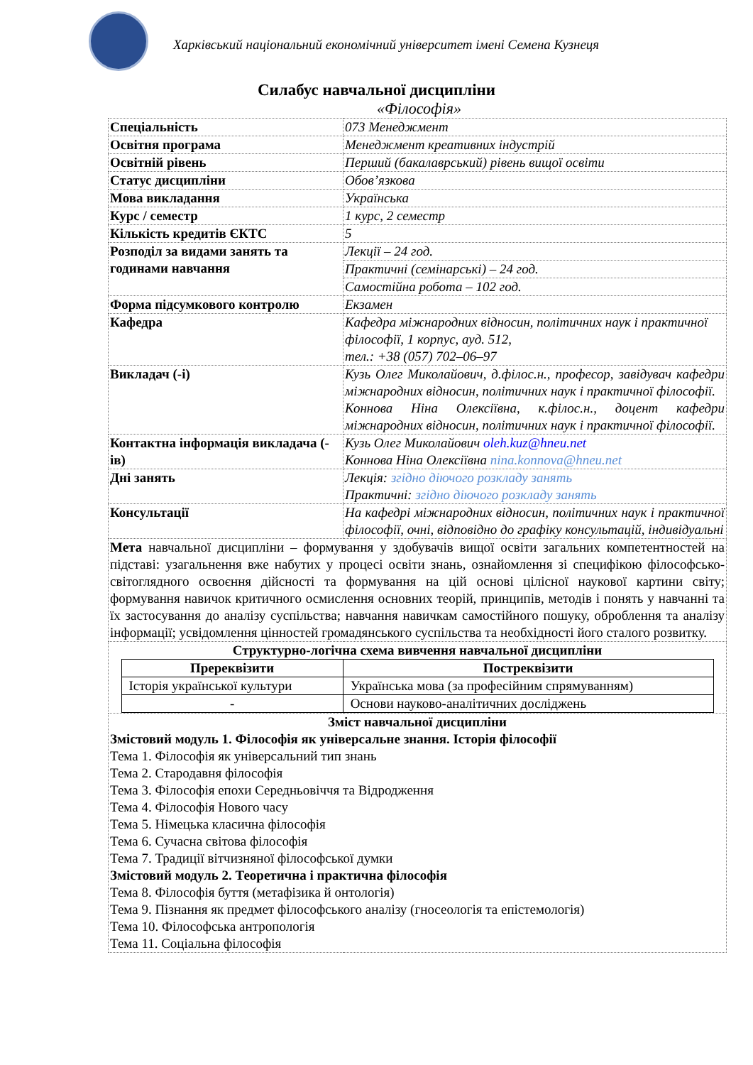Харківський національний економічний університет імені Семена Кузнеця
Силабус навчальної дисципліни
«Філософія»
| Спеціальність | 073 Менеджмент |
| Освітня програма | Менеджмент креативних індустрій |
| Освітній рівень | Перший (бакалаврський) рівень вищої освіти |
| Статус дисципліни | Обов’язкова |
| Мова викладання | Українська |
| Курс / семестр | 1 курс, 2 семестр |
| Кількість кредитів ЄКТС | 5 |
| Розподіл за видами занять та годинами навчання | Лекції – 24 год. |
| | Практичні (семінарські) – 24 год. |
| | Самостійна робота – 102 год. |
| Форма підсумкового контролю | Екзамен |
| Кафедра | Кафедра міжнародних відносин, політичних наук і практичної філософії, 1 корпус, ауд. 512, тел.: +38 (057) 702–06–97 |
| Викладач (-і) | Кузь Олег Миколайович, д.філос.н., професор, завідувач кафедри міжнародних відносин, політичних наук і практичної філософії. Коннова Ніна Олексіївна, к.філос.н., доцент кафедри міжнародних відносин, політичних наук і практичної філософії. |
| Контактна інформація викладача (-ів) | Кузь Олег Миколайович oleh.kuz@hneu.net Коннова Ніна Олексіївна nina.konnova@hneu.net |
| Дні занять | Лекція: згідно діючого розкладу занять Практичні: згідно діючого розкладу занять |
| Консультації | На кафедрі міжнародних відносин, політичних наук і практичної філософії, очні, відповідно до графіку консультацій, індивідуальні |
| Мета навчальної дисципліни – формування у здобувачів вищої освіти загальних компетентностей на підставі: узагальнення вже набутих у процесі освіти знань, ознайомлення зі специфікою філософсько-світоглядного освоєння дійсності та формування на цій основі цілісної наукової картини світу; формування навичок критичного осмислення основних теорій, принципів, методів і понять у навчанні та їх застосування до аналізу суспільства; навчання навичкам самостійного пошуку, оброблення та аналізу інформації; усвідомлення цінностей громадянського суспільства та необхідності його сталого розвитку. | |
| Структурно-логічна схема вивчення навчальної дисципліни / Пререквізити / Постреквізити / / --- / --- / / Історія української культури / Українська мова (за професійним спрямуванням) / / - / Основи науково-аналітичних досліджень / | |
| Зміст навчальної дисципліни Змістовий модуль 1. Філософія як універсальне знання. Історія філософії Тема 1. Філософія як універсальний тип знань Тема 2. Стародавня філософія Тема 3. Філософія епохи Середньовіччя та Відродження Тема 4. Філософія Нового часу Тема 5. Німецька класична філософія Тема 6. Сучасна світова філософія Тема 7. Традиції вітчизняної філософської думки Змістовий модуль 2. Теоретична і практична філософія Тема 8. Філософія буття (метафізика й онтологія) Тема 9. Пізнання як предмет філософського аналізу (гносеологія та епістемологія) Тема 10. Філософська антропологія Тема 11. Соціальна філософія | |